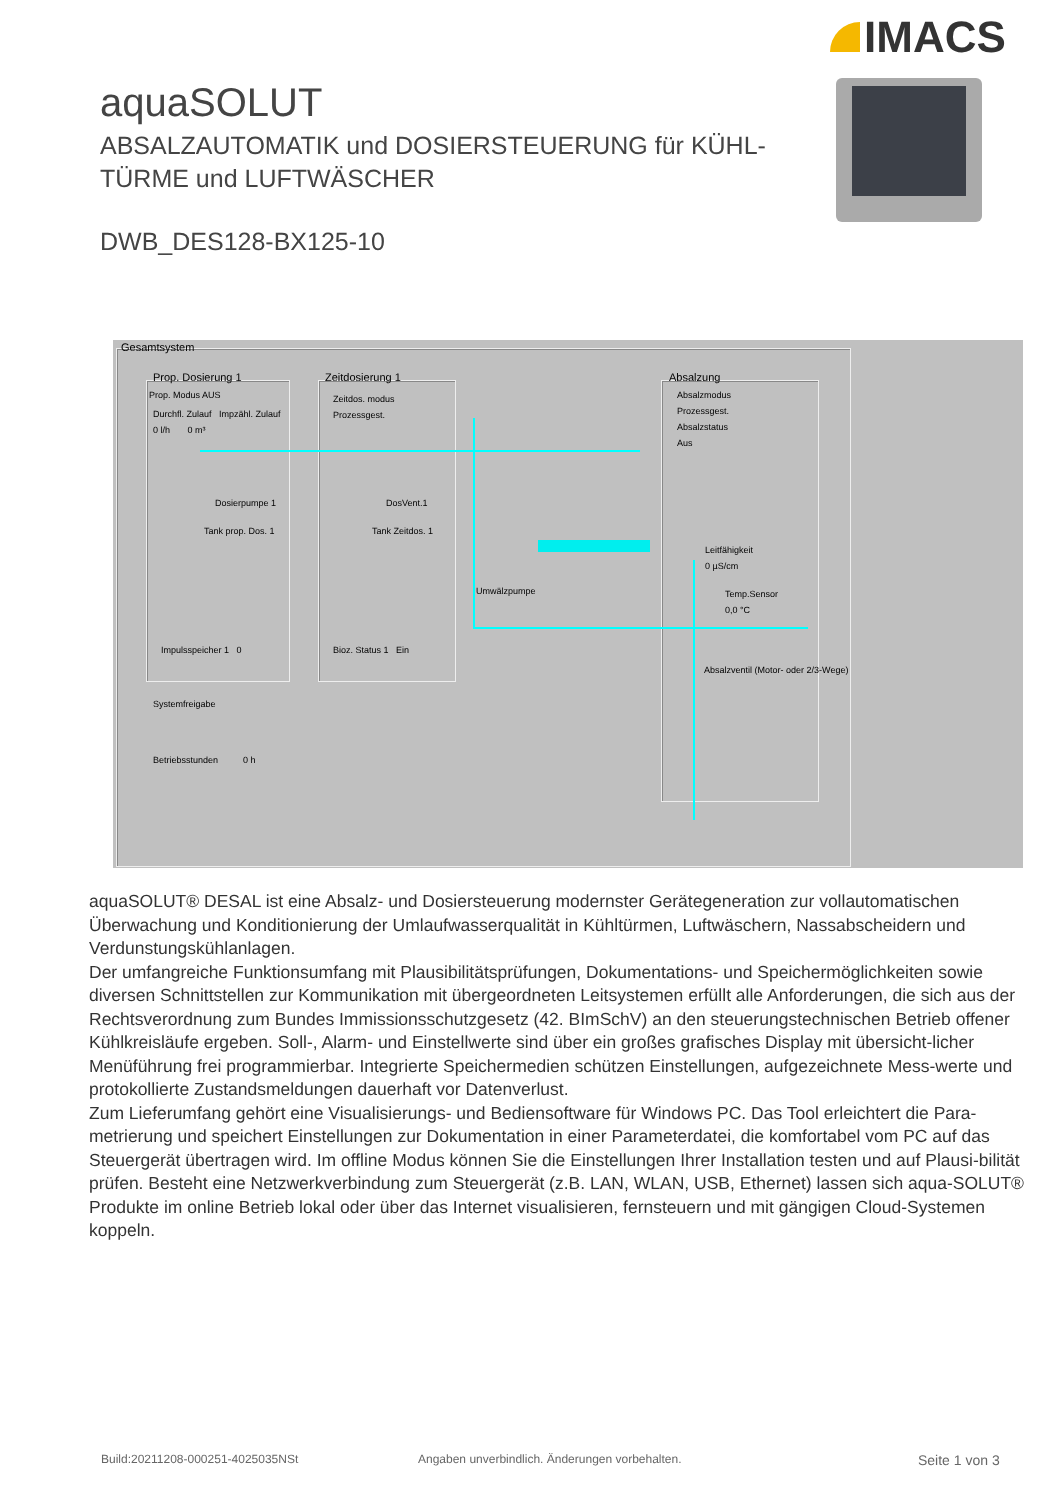IMACS
aquaSOLUT
ABSALZAUTOMATIK und DOSIERSTEUERUNG für KÜHL-
TÜRME und LUFTWÄSCHER
DWB_DES128-BX125-10
Gesamtsystem
Prop. Dosierung 1
Prop. Modus AUS
Durchfl. Zulauf Impzähl. Zulauf
0 l/h 0 m³
Dosierpumpe 1
Tank prop. Dos. 1
Impulsspeicher 1 0
Zeitdosierung 1
Zeitdos. modus
Prozessgest.
DosVent.1
Tank Zeitdos. 1
Bioz. Status 1 Ein
Umwälzpumpe
Absalzung
Absalzmodus
Prozessgest.
Absalzstatus
Aus
Leitfähigkeit
0 µS/cm
Temp.Sensor
0,0 °C
Absalzventil (Motor- oder 2/3-Wege)
Systemfreigabe
Betriebsstunden 0 h
aquaSOLUT® DESAL ist eine Absalz- und Dosiersteuerung modernster Gerätegeneration zur vollautomatischen Überwachung und Konditionierung der Umlaufwasserqualität in Kühltürmen, Luftwäschern, Nassabscheidern und Verdunstungskühlanlagen.
Der umfangreiche Funktionsumfang mit Plausibilitätsprüfungen, Dokumentations- und Speichermöglichkeiten sowie diversen Schnittstellen zur Kommunikation mit übergeordneten Leitsystemen erfüllt alle Anforderungen, die sich aus der Rechtsverordnung zum Bundes Immissionsschutzgesetz (42. BImSchV) an den steuerungstechnischen Betrieb offener Kühlkreisläufe ergeben. Soll-, Alarm- und Einstellwerte sind über ein großes grafisches Display mit übersicht-licher Menüführung frei programmierbar. Integrierte Speichermedien schützen Einstellungen, aufgezeichnete Mess-werte und protokollierte Zustandsmeldungen dauerhaft vor Datenverlust.
Zum Lieferumfang gehört eine Visualisierungs- und Bediensoftware für Windows PC. Das Tool erleichtert die Para-metrierung und speichert Einstellungen zur Dokumentation in einer Parameterdatei, die komfortabel vom PC auf das Steuergerät übertragen wird. Im offline Modus können Sie die Einstellungen Ihrer Installation testen und auf Plausi-bilität prüfen. Besteht eine Netzwerkverbindung zum Steuergerät (z.B. LAN, WLAN, USB, Ethernet) lassen sich aqua-SOLUT® Produkte im online Betrieb lokal oder über das Internet visualisieren, fernsteuern und mit gängigen Cloud-Systemen koppeln.
Build:20211208-000251-4025035NSt
Angaben unverbindlich. Änderungen vorbehalten.
Seite 1 von 3